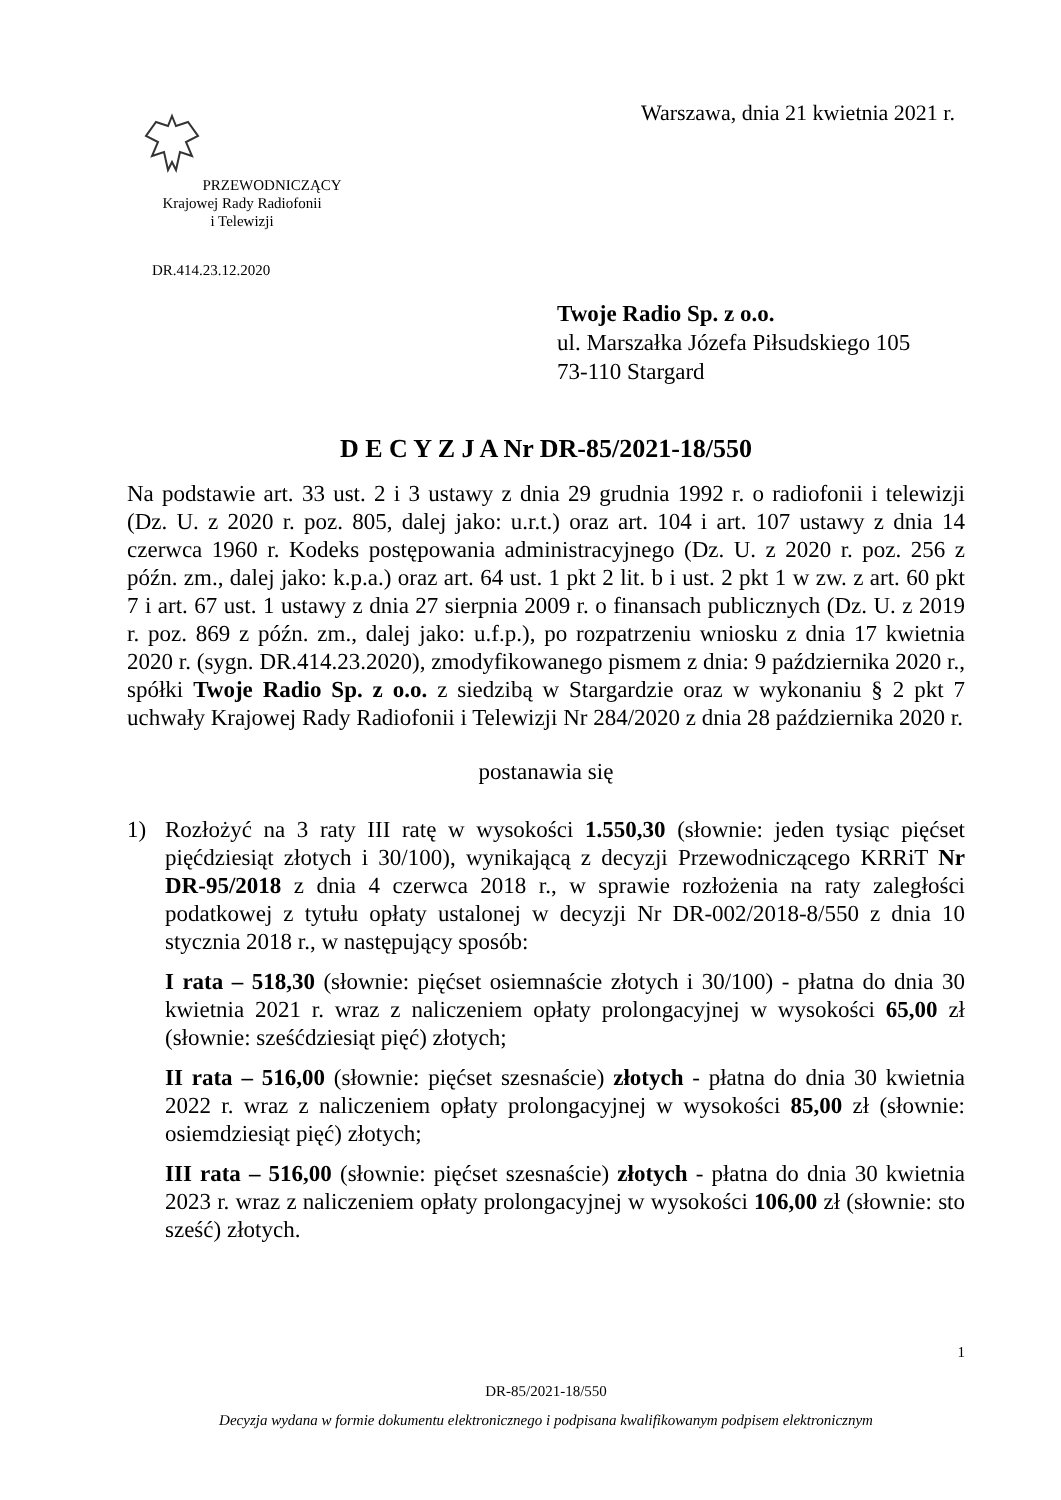PRZEWODNICZĄCY
Krajowej Rady Radiofonii
i Telewizji
Warszawa, dnia 21 kwietnia 2021 r.
DR.414.23.12.2020
Twoje Radio Sp. z o.o.
ul. Marszałka Józefa Piłsudskiego 105
73-110 Stargard
D E C Y Z J A Nr DR-85/2021-18/550
Na podstawie art. 33 ust. 2 i 3 ustawy z dnia 29 grudnia 1992 r. o radiofonii i telewizji (Dz. U. z 2020 r. poz. 805, dalej jako: u.r.t.) oraz art. 104 i art. 107 ustawy z dnia 14 czerwca 1960 r. Kodeks postępowania administracyjnego (Dz. U. z 2020 r. poz. 256 z późn. zm., dalej jako: k.p.a.) oraz art. 64 ust. 1 pkt 2 lit. b i ust. 2 pkt 1 w zw. z art. 60 pkt 7 i art. 67 ust. 1 ustawy z dnia 27 sierpnia 2009 r. o finansach publicznych (Dz. U. z 2019 r. poz. 869 z późn. zm., dalej jako: u.f.p.), po rozpatrzeniu wniosku z dnia 17 kwietnia 2020 r. (sygn. DR.414.23.2020), zmodyfikowanego pismem z dnia: 9 października 2020 r., spółki Twoje Radio Sp. z o.o. z siedzibą w Stargardzie oraz w wykonaniu § 2 pkt 7 uchwały Krajowej Rady Radiofonii i Telewizji Nr 284/2020 z dnia 28 października 2020 r.
postanawia się
1) Rozłożyć na 3 raty III ratę w wysokości 1.550,30 (słownie: jeden tysiąc pięćset pięćdziesiąt złotych i 30/100), wynikającą z decyzji Przewodniczącego KRRiT Nr DR-95/2018 z dnia 4 czerwca 2018 r., w sprawie rozłożenia na raty zaległości podatkowej z tytułu opłaty ustalonej w decyzji Nr DR-002/2018-8/550 z dnia 10 stycznia 2018 r., w następujący sposób:
I rata – 518,30 (słownie: pięćset osiemnaście złotych i 30/100) - płatna do dnia 30 kwietnia 2021 r. wraz z naliczeniem opłaty prolongacyjnej w wysokości 65,00 zł (słownie: sześćdziesiąt pięć) złotych;
II rata – 516,00 (słownie: pięćset szesnaście) złotych - płatna do dnia 30 kwietnia 2022 r. wraz z naliczeniem opłaty prolongacyjnej w wysokości 85,00 zł (słownie: osiemdziesiąt pięć) złotych;
III rata – 516,00 (słownie: pięćset szesnaście) złotych - płatna do dnia 30 kwietnia 2023 r. wraz z naliczeniem opłaty prolongacyjnej w wysokości 106,00 zł (słownie: sto sześć) złotych.
1
DR-85/2021-18/550
Decyzja wydana w formie dokumentu elektronicznego i podpisana kwalifikowanym podpisem elektronicznym